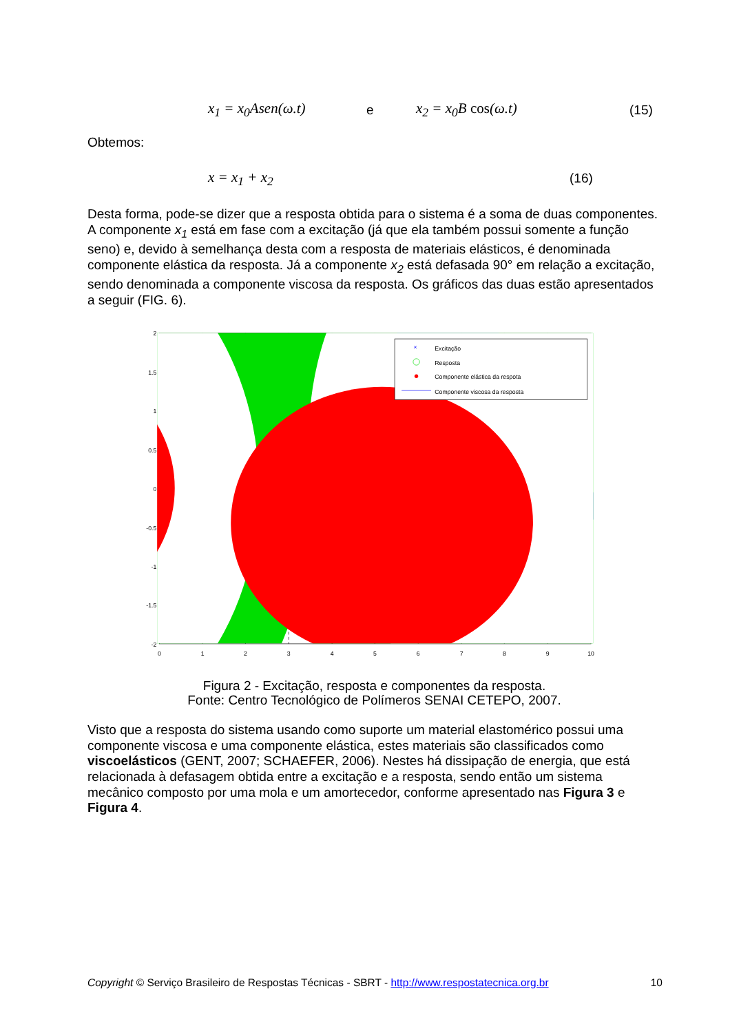x<sub>1</sub> = x<sub>0</sub>Asen(ω.t) e x<sub>2</sub> = x<sub>0</sub>B cos(ω.t) (15)
Obtemos:
x = x<sub>1</sub> + x<sub>2</sub> (16)
Desta forma, pode-se dizer que a resposta obtida para o sistema é a soma de duas componentes. A componente x<sub>1</sub> está em fase com a excitação (já que ela também possui somente a função seno) e, devido à semelhança desta com a resposta de materiais elásticos, é denominada componente elástica da resposta. Já a componente x<sub>2</sub> está defasada 90° em relação a excitação, sendo denominada a componente viscosa da resposta. Os gráficos das duas estão apresentados a seguir (FIG. 6).
2
1.5
1
0.5
0
-0.5
-1
-1.5
-2
0
1
2
3
4
5
6
7
8
9
10
×
Excitação
Resposta
Componente elástica da respota
Componente viscosa da resposta
Figura 2 - Excitação, resposta e componentes da resposta.
Fonte: Centro Tecnológico de Polímeros SENAI CETEPO, 2007.
Visto que a resposta do sistema usando como suporte um material elastomérico possui uma componente viscosa e uma componente elástica, estes materiais são classificados como viscoelásticos (GENT, 2007; SCHAEFER, 2006). Nestes há dissipação de energia, que está relacionada à defasagem obtida entre a excitação e a resposta, sendo então um sistema mecânico composto por uma mola e um amortecedor, conforme apresentado nas Figura 3 e Figura 4.
Copyright © Serviço Brasileiro de Respostas Técnicas - SBRT - http://www.respostatecnica.org.br 10